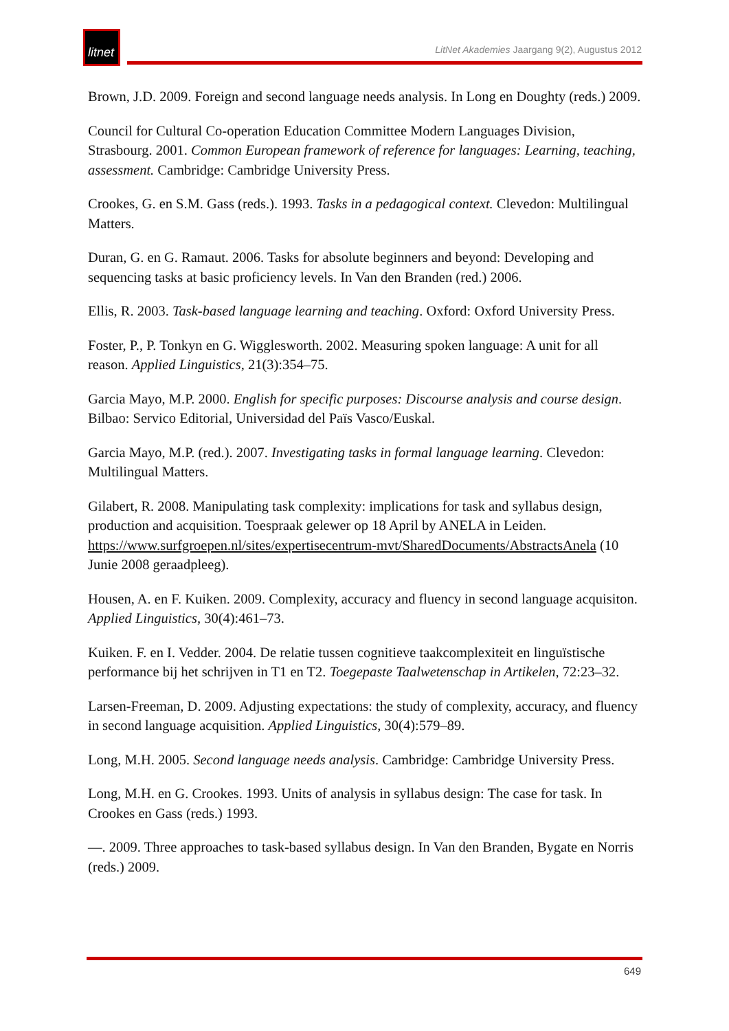litnet
LitNet Akademies Jaargang 9(2), Augustus 2012
Brown, J.D. 2009. Foreign and second language needs analysis. In Long en Doughty (reds.) 2009.
Council for Cultural Co-operation Education Committee Modern Languages Division, Strasbourg. 2001. Common European framework of reference for languages: Learning, teaching, assessment. Cambridge: Cambridge University Press.
Crookes, G. en S.M. Gass (reds.). 1993. Tasks in a pedagogical context. Clevedon: Multilingual Matters.
Duran, G. en G. Ramaut. 2006. Tasks for absolute beginners and beyond: Developing and sequencing tasks at basic proficiency levels. In Van den Branden (red.) 2006.
Ellis, R. 2003. Task-based language learning and teaching. Oxford: Oxford University Press.
Foster, P., P. Tonkyn en G. Wigglesworth. 2002. Measuring spoken language: A unit for all reason. Applied Linguistics, 21(3):354–75.
Garcia Mayo, M.P. 2000. English for specific purposes: Discourse analysis and course design. Bilbao: Servico Editorial, Universidad del Païs Vasco/Euskal.
Garcia Mayo, M.P. (red.). 2007. Investigating tasks in formal language learning. Clevedon: Multilingual Matters.
Gilabert, R. 2008. Manipulating task complexity: implications for task and syllabus design, production and acquisition. Toespraak gelewer op 18 April by ANELA in Leiden. https://www.surfgroepen.nl/sites/expertisecentrum-mvt/SharedDocuments/AbstractsAnela (10 Junie 2008 geraadpleeg).
Housen, A. en F. Kuiken. 2009. Complexity, accuracy and fluency in second language acquisiton. Applied Linguistics, 30(4):461–73.
Kuiken. F. en I. Vedder. 2004. De relatie tussen cognitieve taakcomplexiteit en linguïstische performance bij het schrijven in T1 en T2. Toegepaste Taalwetenschap in Artikelen, 72:23–32.
Larsen-Freeman, D. 2009. Adjusting expectations: the study of complexity, accuracy, and fluency in second language acquisition. Applied Linguistics, 30(4):579–89.
Long, M.H. 2005. Second language needs analysis. Cambridge: Cambridge University Press.
Long, M.H. en G. Crookes. 1993. Units of analysis in syllabus design: The case for task. In Crookes en Gass (reds.) 1993.
—. 2009. Three approaches to task-based syllabus design. In Van den Branden, Bygate en Norris (reds.) 2009.
649